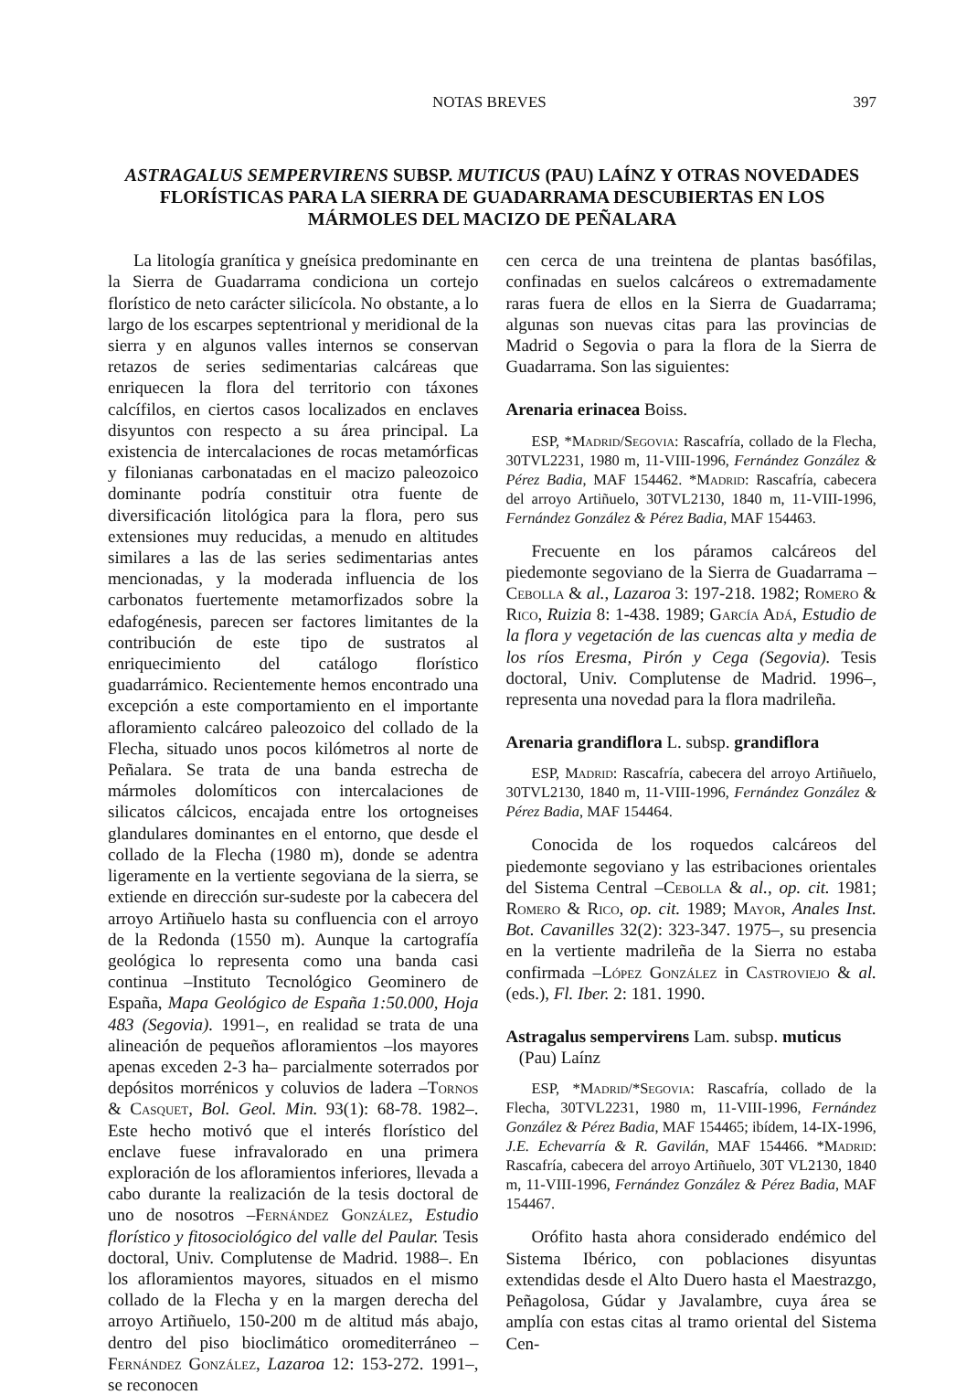NOTAS BREVES 397
ASTRAGALUS SEMPERVIRENS SUBSP. MUTICUS (PAU) LAÍNZ Y OTRAS NOVEDADES FLORÍSTICAS PARA LA SIERRA DE GUADARRAMA DESCUBIERTAS EN LOS MÁRMOLES DEL MACIZO DE PEÑALARA
La litología granítica y gneísica predominante en la Sierra de Guadarrama condiciona un cortejo florístico de neto carácter silicícola. No obstante, a lo largo de los escarpes septentrional y meridional de la sierra y en algunos valles internos se conservan retazos de series sedimentarias calcáreas que enriquecen la flora del territorio con táxones calcífilos, en ciertos casos localizados en enclaves disyuntos con respecto a su área principal. La existencia de intercalaciones de rocas metamórficas y filonianas carbonatadas en el macizo paleozoico dominante podría constituir otra fuente de diversificación litológica para la flora, pero sus extensiones muy reducidas, a menudo en altitudes similares a las de las series sedimentarias antes mencionadas, y la moderada influencia de los carbonatos fuertemente metamorfizados sobre la edafogénesis, parecen ser factores limitantes de la contribución de este tipo de sustratos al enriquecimiento del catálogo florístico guadarrámico. Recientemente hemos encontrado una excepción a este comportamiento en el importante afloramiento calcáreo paleozoico del collado de la Flecha, situado unos pocos kilómetros al norte de Peñalara. Se trata de una banda estrecha de mármoles dolomíticos con intercalaciones de silicatos cálcicos, encajada entre los ortogneises glandulares dominantes en el entorno, que desde el collado de la Flecha (1980 m), donde se adentra ligeramente en la vertiente segoviana de la sierra, se extiende en dirección sur-sudeste por la cabecera del arroyo Artiñuelo hasta su confluencia con el arroyo de la Redonda (1550 m). Aunque la cartografía geológica lo representa como una banda casi continua –Instituto Tecnológico Geominero de España, Mapa Geológico de España 1:50.000, Hoja 483 (Segovia). 1991–, en realidad se trata de una alineación de pequeños afloramientos –los mayores apenas exceden 2-3 ha– parcialmente soterrados por depósitos morrénicos y coluvios de ladera –Tornos & Casquet, Bol. Geol. Min. 93(1): 68-78. 1982–. Este hecho motivó que el interés florístico del enclave fuese infravalorado en una primera exploración de los afloramientos inferiores, llevada a cabo durante la realización de la tesis doctoral de uno de nosotros –Fernández González, Estudio florístico y fitosociológico del valle del Paular. Tesis doctoral, Univ. Complutense de Madrid. 1988–. En los afloramientos mayores, situados en el mismo collado de la Flecha y en la margen derecha del arroyo Artiñuelo, 150-200 m de altitud más abajo, dentro del piso bioclimático oromediterráneo –Fernández González, Lazaroa 12: 153-272. 1991–, se reconocen
cen cerca de una treintena de plantas basófilas, confinadas en suelos calcáreos o extremadamente raras fuera de ellos en la Sierra de Guadarrama; algunas son nuevas citas para las provincias de Madrid o Segovia o para la flora de la Sierra de Guadarrama. Son las siguientes:
Arenaria erinacea Boiss.
ESP, *Madrid/Segovia: Rascafría, collado de la Flecha, 30TVL2231, 1980 m, 11-VIII-1996, Fernández González & Pérez Badia, MAF 154462. *Madrid: Rascafría, cabecera del arroyo Artiñuelo, 30TVL2130, 1840 m, 11-VIII-1996, Fernández González & Pérez Badia, MAF 154463.
Frecuente en los páramos calcáreos del piedemonte segoviano de la Sierra de Guadarrama –Cebolla & al., Lazaroa 3: 197-218. 1982; Romero & Rico, Ruizia 8: 1-438. 1989; García Adá, Estudio de la flora y vegetación de las cuencas alta y media de los ríos Eresma, Pirón y Cega (Segovia). Tesis doctoral, Univ. Complutense de Madrid. 1996–, representa una novedad para la flora madrileña.
Arenaria grandiflora L. subsp. grandiflora
ESP, Madrid: Rascafría, cabecera del arroyo Artiñuelo, 30TVL2130, 1840 m, 11-VIII-1996, Fernández González & Pérez Badia, MAF 154464.
Conocida de los roquedos calcáreos del piedemonte segoviano y las estribaciones orientales del Sistema Central –Cebolla & al., op. cit. 1981; Romero & Rico, op. cit. 1989; Mayor, Anales Inst. Bot. Cavanilles 32(2): 323-347. 1975–, su presencia en la vertiente madrileña de la Sierra no estaba confirmada –López González in Castroviejo & al. (eds.), Fl. Iber. 2: 181. 1990.
Astragalus sempervirens Lam. subsp. muticus
(Pau) Laínz
ESP, *Madrid/*Segovia: Rascafría, collado de la Flecha, 30TVL2231, 1980 m, 11-VIII-1996, Fernández González & Pérez Badia, MAF 154465; ibídem, 14-IX-1996, J.E. Echevarría & R. Gavilán, MAF 154466. *Madrid: Rascafría, cabecera del arroyo Artiñuelo, 30T VL2130, 1840 m, 11-VIII-1996, Fernández González & Pérez Badia, MAF 154467.
Orófito hasta ahora considerado endémico del Sistema Ibérico, con poblaciones disyuntas extendidas desde el Alto Duero hasta el Maestrazgo, Peñagolosa, Gúdar y Javalambre, cuya área se amplía con estas citas al tramo oriental del Sistema Cen-